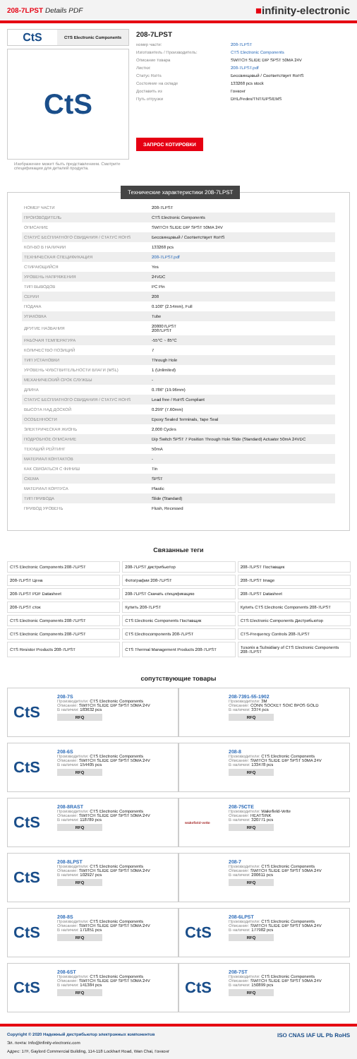208-7LPST Details PDF
■infinity-electronic
CtS
CTS Electronic Components
CtS
Изображение может быть представлением. Смотрите спецификации для деталей продукта.
208-7LPST
номер части: 208-7LPST Изготовитель / Производитель: CTS Electronic Components Описание товара SWITCH SLIDE DIP SPST 50MA 24V Листки: 208-7LPST.pdf Статус RoHs Бессвинцовый / Соответствует RoHS Состояние на складе 133268 pcs stock Доставить из Гонконг Путь отгрузки DHL/Fedex/TNT/UPS/EMS
ЗАПРОС КОТИРОВКИ
Технические характеристики 208-7LPST
| НОМЕР ЧАСТИ | 208-7LPST |
| ПРОИЗВОДИТЕЛЬ | CTS Electronic Components |
| ОПИСАНИЕ | SWITCH SLIDE DIP SPST 50MA 24V |
| СТАТУС БЕСПЛАТНОГО СВИДАНИЯ / СТАТУС ROHS | Бессвинцовый / Соответствует RoHS |
| КОЛ-ВО В НАЛИЧИИ | 133268 pcs |
| ТЕХНИЧЕСКАЯ СПЕЦИФИКАЦИЯ | 208-7LPST.pdf |
| СТИРАЮЩИЙСЯ | Yes |
| УРОВЕНЬ НАПРЯЖЕНИЯ | 24VDC |
| ТИП ВЫВОДОВ | PC Pin |
| СЕРИИ | 208 |
| ПОДАЧА | 0.100" (2.54mm), Full |
| УПАКОВКА | Tube |
| ДРУГИЕ НАЗВАНИЯ | 208007LPST 2087LPST |
| РАБОЧАЯ ТЕМПЕРАТУРА | -55°C ~ 85°C |
| КОЛИЧЕСТВО ПОЗИЦИЙ | 7 |
| ТИП УСТАНОВКИ | Through Hole |
| УРОВЕНЬ ЧУВСТВИТЕЛЬНОСТИ ВЛАГИ (MSL) | 1 (Unlimited) |
| МЕХАНИЧЕСКИЙ СРОК СЛУЖБЫ | - |
| ДЛИНА | 0.786" (19.96mm) |
| СТАТУС БЕСПЛАТНОГО СВИДАНИЯ / СТАТУС ROHS | Lead free / RoHS Compliant |
| ВЫСОТА НАД ДОСКОЙ | 0.299" (7.60mm) |
| ОСОБЕННОСТИ | Epoxy Sealed Terminals, Tape Seal |
| ЭЛЕКТРИЧЕСКАЯ ЖИЗНЬ | 2,000 Cycles |
| ПОДРОБНОЕ ОПИСАНИЕ | Dip Switch SPST 7 Position Through Hole Slide (Standard) Actuator 50mA 24VDC |
| ТЕКУЩИЙ РЕЙТИНГ | 50mA |
| МАТЕРИАЛ КОНТАКТОВ | - |
| КАК СВЯЗАТЬСЯ С ФИНИШ | Tin |
| СХЕМА | SPST |
| МАТЕРИАЛ КОРПУСА | Plastic |
| ТИП ПРИВОДА | Slide (Standard) |
| ПРИВОД УРОВЕНЬ | Flush, Recessed |
Связанные теги
| CTS Electronic Components 208-7LPST | 208-7LPST дистрибьютор | 208-7LPST Поставщик |
| 208-7LPST Цена | Фотографии 208-7LPST | 208-7LPST Image |
| 208-7LPST PDF Datasheet | 208-7LPST Скачать спецификацию | 208-7LPST Datasheet |
| 208-7LPST сток | Купить 208-7LPST | Купить CTS Electronic Components 208-7LPST |
| CTS Electronic Components 208-7LPST | CTS Electronic Components Поставщик | CTS Electronic Components Дистрибьютор |
| CTS Electronic Components 208-7LPST | CTS Electrocomponents 208-7LPST | CTS-Frequency Controls 208-7LPST |
| CTS Resistor Products 208-7LPST | CTS Thermal Management Products 208-7LPST | Tusonix a Subsidiary of CTS Electronic Components 208-7LPST |
сопутствующие товары
CtS
208-7S
Производители: CTS Electronic Components
Описание: SWITCH SLIDE DIP SPST 50MA 24V
В наличии: 183632 pcs
RFQ
208-7391-55-1902
Производители: 3M
Описание: CONN SOCKET SOIC 8POS GOLD
В наличии: 3374 pcs
RFQ
CtS
208-6S
Производители: CTS Electronic Components
Описание: SWITCH SLIDE DIP SPST 50MA 24V
В наличии: 154405 pcs
RFQ
208-8
Производители: CTS Electronic Components
Описание: SWITCH SLIDE DIP SPST 50MA 24V
В наличии: 133478 pcs
RFQ
CtS
208-8RAST
Производители: CTS Electronic Components
Описание: SWITCH SLIDE DIP SPST 50MA 24V
В наличии: 118789 pcs
RFQ
wakefield-vette
208-75CTE
Производители: Wakefield-Vette
Описание: HEATSINK
В наличии: 320771 pcs
RFQ
CtS
208-8LPST
Производители: CTS Electronic Components
Описание: SWITCH SLIDE DIP SPST 50MA 24V
В наличии: 102927 pcs
RFQ
208-7
Производители: CTS Electronic Components
Описание: SWITCH SLIDE DIP SPST 50MA 24V
В наличии: 200611 pcs
RFQ
CtS
208-8S
Производители: CTS Electronic Components
Описание: SWITCH SLIDE DIP SPST 50MA 24V
В наличии: 171851 pcs
RFQ
CtS
208-6LPST
Производители: CTS Electronic Components
Описание: SWITCH SLIDE DIP SPST 50MA 24V
В наличии: 177982 pcs
RFQ
CtS
208-6ST
Производители: CTS Electronic Components
Описание: SWITCH SLIDE DIP SPST 50MA 24V
В наличии: 141384 pcs
RFQ
CtS
208-7ST
Производители: CTS Electronic Components
Описание: SWITCH SLIDE DIP SPST 50MA 24V
В наличии: 150899 pcs
RFQ
Copyright © 2020 Надежный дистрибьютор электронных компонентов
Эл. почта: Info@infinity-electronic.com
Адрес: 17F, Gaylord Commercial Building, 114-118 Lockhart Road, Wan Chai, Гонконг
ISO CNAS IAF UL Pb RoHS